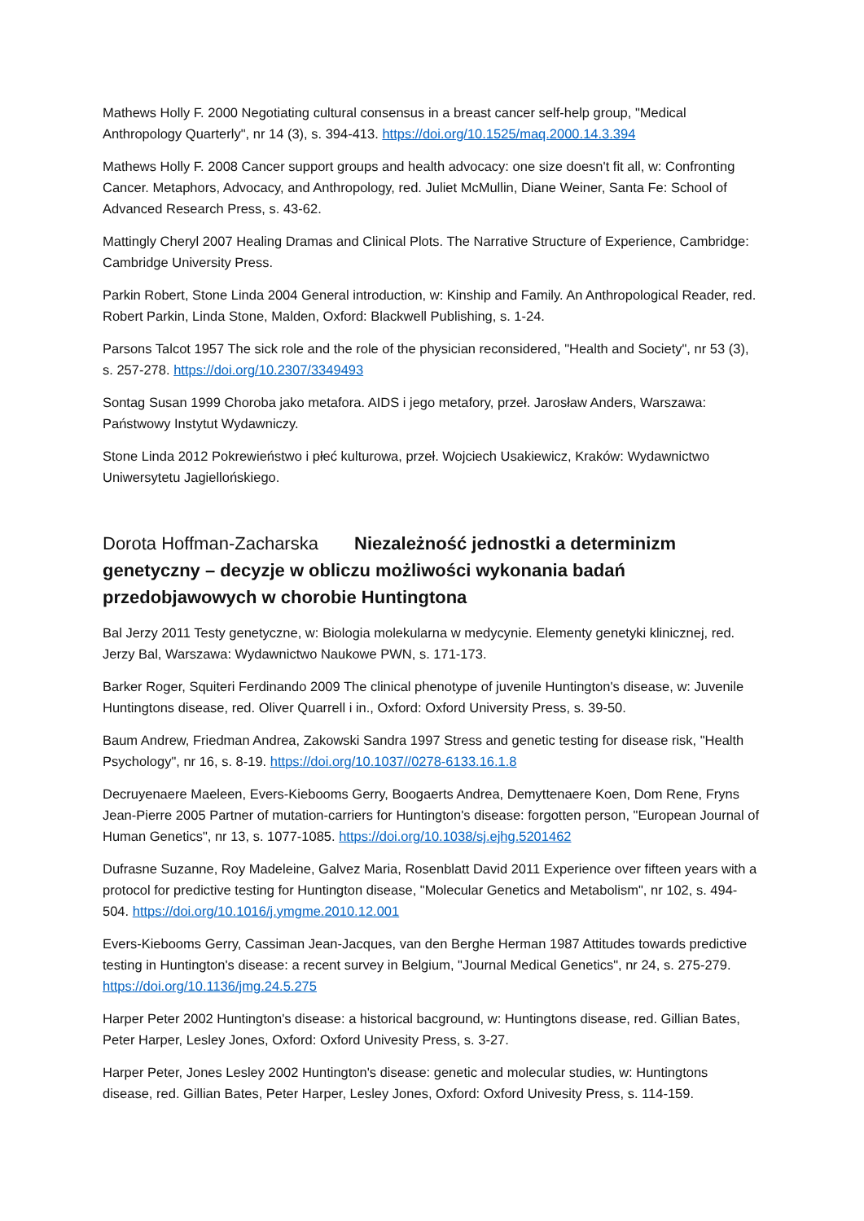Mathews Holly F. 2000 Negotiating cultural consensus in a breast cancer self-help group, "Medical Anthropology Quarterly", nr 14 (3), s. 394-413. https://doi.org/10.1525/maq.2000.14.3.394
Mathews Holly F. 2008 Cancer support groups and health advocacy: one size doesn't fit all, w: Confronting Cancer. Metaphors, Advocacy, and Anthropology, red. Juliet McMullin, Diane Weiner, Santa Fe: School of Advanced Research Press, s. 43-62.
Mattingly Cheryl 2007 Healing Dramas and Clinical Plots. The Narrative Structure of Experience, Cambridge: Cambridge University Press.
Parkin Robert, Stone Linda 2004 General introduction, w: Kinship and Family. An Anthropological Reader, red. Robert Parkin, Linda Stone, Malden, Oxford: Blackwell Publishing, s. 1-24.
Parsons Talcot 1957 The sick role and the role of the physician reconsidered, "Health and Society", nr 53 (3), s. 257-278. https://doi.org/10.2307/3349493
Sontag Susan 1999 Choroba jako metafora. AIDS i jego metafory, przeł. Jarosław Anders, Warszawa: Państwowy Instytut Wydawniczy.
Stone Linda 2012 Pokrewieństwo i płeć kulturowa, przeł. Wojciech Usakiewicz, Kraków: Wydawnictwo Uniwersytetu Jagiellońskiego.
Dorota Hoffman-Zacharska Niezależność jednostki a determinizm genetyczny – decyzje w obliczu możliwości wykonania badań przedobjawowych w chorobie Huntingtona
Bal Jerzy 2011 Testy genetyczne, w: Biologia molekularna w medycynie. Elementy genetyki klinicznej, red. Jerzy Bal, Warszawa: Wydawnictwo Naukowe PWN, s. 171-173.
Barker Roger, Squiteri Ferdinando 2009 The clinical phenotype of juvenile Huntington's disease, w: Juvenile Huntingtons disease, red. Oliver Quarrell i in., Oxford: Oxford University Press, s. 39-50.
Baum Andrew, Friedman Andrea, Zakowski Sandra 1997 Stress and genetic testing for disease risk, "Health Psychology", nr 16, s. 8-19. https://doi.org/10.1037//0278-6133.16.1.8
Decruyenaere Maeleen, Evers-Kiebooms Gerry, Boogaerts Andrea, Demyttenaere Koen, Dom Rene, Fryns Jean-Pierre 2005 Partner of mutation-carriers for Huntington's disease: forgotten person, "European Journal of Human Genetics", nr 13, s. 1077-1085. https://doi.org/10.1038/sj.ejhg.5201462
Dufrasne Suzanne, Roy Madeleine, Galvez Maria, Rosenblatt David 2011 Experience over fifteen years with a protocol for predictive testing for Huntington disease, "Molecular Genetics and Metabolism", nr 102, s. 494-504. https://doi.org/10.1016/j.ymgme.2010.12.001
Evers-Kiebooms Gerry, Cassiman Jean-Jacques, van den Berghe Herman 1987 Attitudes towards predictive testing in Huntington's disease: a recent survey in Belgium, "Journal Medical Genetics", nr 24, s. 275-279. https://doi.org/10.1136/jmg.24.5.275
Harper Peter 2002 Huntington's disease: a historical bacground, w: Huntingtons disease, red. Gillian Bates, Peter Harper, Lesley Jones, Oxford: Oxford Univesity Press, s. 3-27.
Harper Peter, Jones Lesley 2002 Huntington's disease: genetic and molecular studies, w: Huntingtons disease, red. Gillian Bates, Peter Harper, Lesley Jones, Oxford: Oxford Univesity Press, s. 114-159.